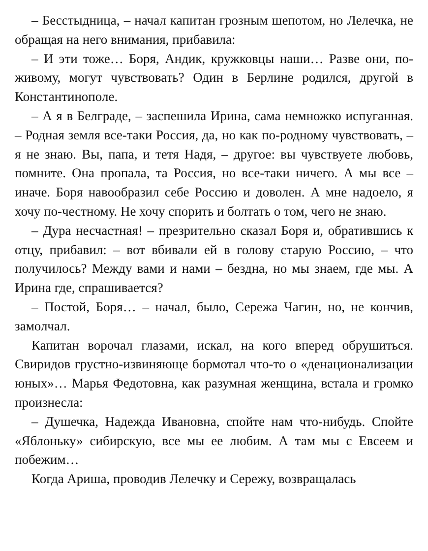– Бесстыдница, – начал капитан грозным шепотом, но Лелечка, не обращая на него внимания, прибавила:
– И эти тоже… Боря, Андик, кружковцы наши… Разве они, по-живому, могут чувствовать? Один в Берлине родился, другой в Константинополе.
– А я в Белграде, – заспешила Ирина, сама немножко испуганная. – Родная земля все-таки Россия, да, но как по-родному чувствовать, – я не знаю. Вы, папа, и тетя Надя, – другое: вы чувствуете любовь, помните. Она пропала, та Россия, но все-таки ничего. А мы все – иначе. Боря навообразил себе Россию и доволен. А мне надоело, я хочу по-честному. Не хочу спорить и болтать о том, чего не знаю.
– Дура несчастная! – презрительно сказал Боря и, обратившись к отцу, прибавил: – вот вбивали ей в голову старую Россию, – что получилось? Между вами и нами – бездна, но мы знаем, где мы. А Ирина где, спрашивается?
– Постой, Боря… – начал, было, Сережа Чагин, но, не кончив, замолчал.
Капитан ворочал глазами, искал, на кого вперед обрушиться. Свиридов грустно-извиняюще бормотал что-то о «денационализации юных»… Марья Федотовна, как разумная женщина, встала и громко произнесла:
– Душечка, Надежда Ивановна, спойте нам что-нибудь. Спойте «Яблоньку» сибирскую, все мы ее любим. А там мы с Евсеем и побежим…
Когда Ариша, проводив Лелечку и Сережу, возвращалась